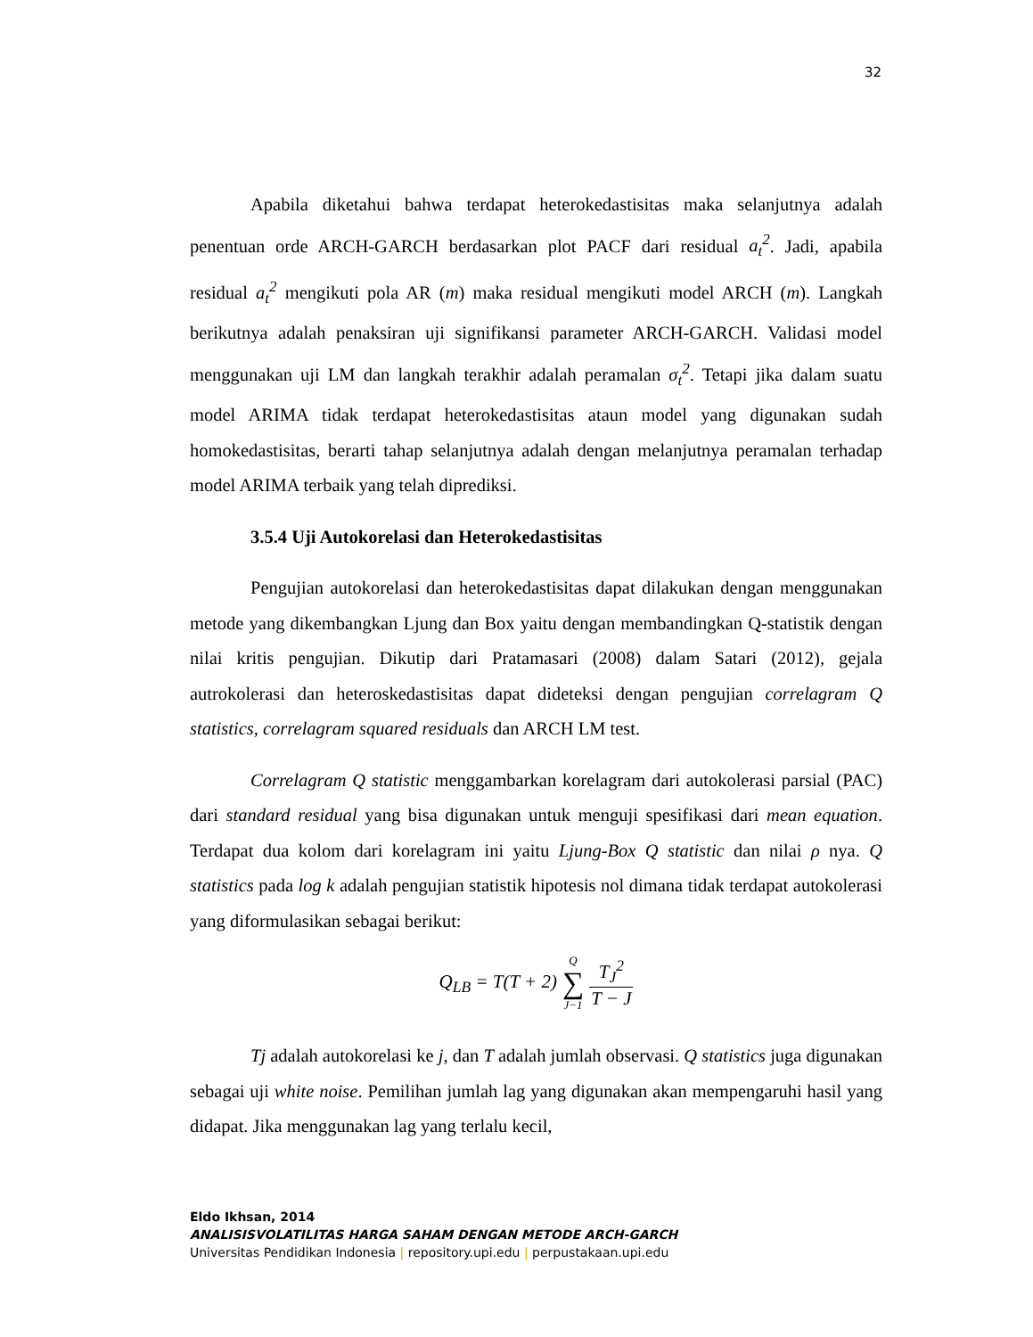32
Apabila diketahui bahwa terdapat heterokedastisitas maka selanjutnya adalah penentuan orde ARCH-GARCH berdasarkan plot PACF dari residual a<sub>t</sub><sup>2</sup>. Jadi, apabila residual a<sub>t</sub><sup>2</sup> mengikuti pola AR (m) maka residual mengikuti model ARCH (m). Langkah berikutnya adalah penaksiran uji signifikansi parameter ARCH-GARCH. Validasi model menggunakan uji LM dan langkah terakhir adalah peramalan σ<sub>t</sub><sup>2</sup>. Tetapi jika dalam suatu model ARIMA tidak terdapat heterokedastisitas ataun model yang digunakan sudah homokedastisitas, berarti tahap selanjutnya adalah dengan melanjutnya peramalan terhadap model ARIMA terbaik yang telah diprediksi.
3.5.4 Uji Autokorelasi dan Heterokedastisitas
Pengujian autokorelasi dan heterokedastisitas dapat dilakukan dengan menggunakan metode yang dikembangkan Ljung dan Box yaitu dengan membandingkan Q-statistik dengan nilai kritis pengujian. Dikutip dari Pratamasari (2008) dalam Satari (2012), gejala autrokolerasi dan heteroskedastisitas dapat dideteksi dengan pengujian correlagram Q statistics, correlagram squared residuals dan ARCH LM test.
Correlagram Q statistic menggambarkan korelagram dari autokolerasi parsial (PAC) dari standard residual yang bisa digunakan untuk menguji spesifikasi dari mean equation. Terdapat dua kolom dari korelagram ini yaitu Ljung-Box Q statistic dan nilai ρ nya. Q statistics pada log k adalah pengujian statistik hipotesis nol dimana tidak terdapat autokolerasi yang diformulasikan sebagai berikut:
| Q<sub>LB</sub> = T(T + 2) | Q ∑ J−1 | / T<sub>J</sub><sup>2</sup> / / T − J / |
Tj adalah autokorelasi ke j, dan T adalah jumlah observasi. Q statistics juga digunakan sebagai uji white noise. Pemilihan jumlah lag yang digunakan akan mempengaruhi hasil yang didapat. Jika menggunakan lag yang terlalu kecil,
Eldo Ikhsan, 2014
ANALISISVOLATILITAS HARGA SAHAM DENGAN METODE ARCH-GARCH
Universitas Pendidikan Indonesia | repository.upi.edu | perpustakaan.upi.edu